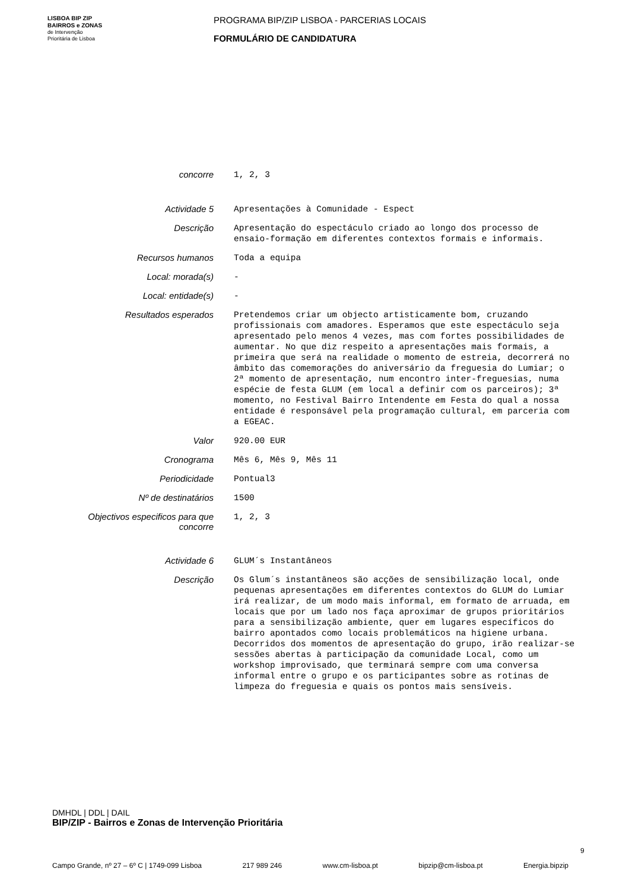LISBOA BIP ZIP
BAIRROS e ZONAS
de Intervenção
Prioritária de Lisboa
PROGRAMA BIP/ZIP LISBOA - PARCERIAS LOCAIS
FORMULÁRIO DE CANDIDATURA
| concorre | 1, 2, 3 |
| Actividade 5 | Apresentações à Comunidade - Espect |
| Descrição | Apresentação do espectáculo criado ao longo dos processo de ensaio-formação em diferentes contextos formais e informais. |
| Recursos humanos | Toda a equipa |
| Local: morada(s) | - |
| Local: entidade(s) | - |
| Resultados esperados | Pretendemos criar um objecto artisticamente bom, cruzando profissionais com amadores. Esperamos que este espectáculo seja apresentado pelo menos 4 vezes, mas com fortes possibilidades de aumentar. No que diz respeito a apresentações mais formais, a primeira que será na realidade o momento de estreia, decorrerá no âmbito das comemorações do aniversário da freguesia do Lumiar; o 2ª momento de apresentação, num encontro inter-freguesias, numa espécie de festa GLUM (em local a definir com os parceiros); 3ª momento, no Festival Bairro Intendente em Festa do qual a nossa entidade é responsável pela programação cultural, em parceria com a EGEAC. |
| Valor | 920.00 EUR |
| Cronograma | Mês 6, Mês 9, Mês 11 |
| Periodicidade | Pontual3 |
| Nº de destinatários | 1500 |
| Objectivos especificos para que concorre | 1, 2, 3 |
| Actividade 6 | GLUM´s Instantâneos |
| Descrição | Os Glum´s instantâneos são acções de sensibilização local, onde pequenas apresentações em diferentes contextos do GLUM do Lumiar irá realizar, de um modo mais informal, em formato de arruada, em locais que por um lado nos faça aproximar de grupos prioritários para a sensibilização ambiente, quer em lugares específicos do bairro apontados como locais problemáticos na higiene urbana. Decorridos dos momentos de apresentação do grupo, irão realizar-se sessões abertas à participação da comunidade Local, como um workshop improvisado, que terminará sempre com uma conversa informal entre o grupo e os participantes sobre as rotinas de limpeza do freguesia e quais os pontos mais sensíveis. |
DMHDL | DDL | DAIL
BIP/ZIP - Bairros e Zonas de Intervenção Prioritária
9
Campo Grande, nº 27 – 6º C | 1749-099 Lisboa 217 989 246 www.cm-lisboa.pt bipzip@cm-lisboa.pt Energia.bipzip